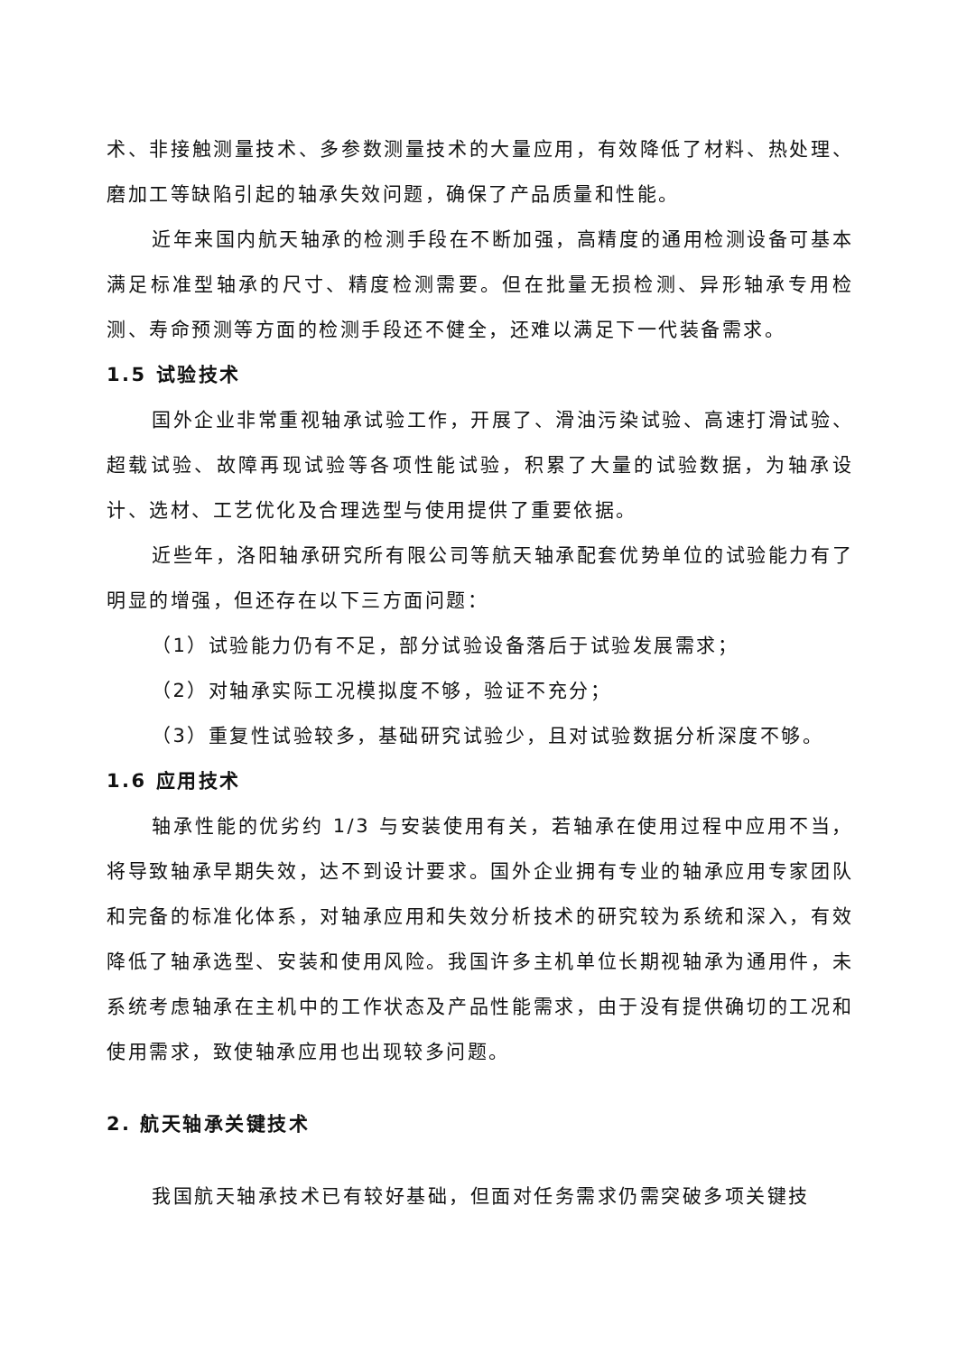术、非接触测量技术、多参数测量技术的大量应用，有效降低了材料、热处理、磨加工等缺陷引起的轴承失效问题，确保了产品质量和性能。
近年来国内航天轴承的检测手段在不断加强，高精度的通用检测设备可基本满足标准型轴承的尺寸、精度检测需要。但在批量无损检测、异形轴承专用检测、寿命预测等方面的检测手段还不健全，还难以满足下一代装备需求。
1.5 试验技术
国外企业非常重视轴承试验工作，开展了、滑油污染试验、高速打滑试验、超载试验、故障再现试验等各项性能试验，积累了大量的试验数据，为轴承设计、选材、工艺优化及合理选型与使用提供了重要依据。
近些年，洛阳轴承研究所有限公司等航天轴承配套优势单位的试验能力有了明显的增强，但还存在以下三方面问题：
（1）试验能力仍有不足，部分试验设备落后于试验发展需求；
（2）对轴承实际工况模拟度不够，验证不充分；
（3）重复性试验较多，基础研究试验少，且对试验数据分析深度不够。
1.6 应用技术
轴承性能的优劣约 1/3 与安装使用有关，若轴承在使用过程中应用不当，将导致轴承早期失效，达不到设计要求。国外企业拥有专业的轴承应用专家团队和完备的标准化体系，对轴承应用和失效分析技术的研究较为系统和深入，有效降低了轴承选型、安装和使用风险。我国许多主机单位长期视轴承为通用件，未系统考虑轴承在主机中的工作状态及产品性能需求，由于没有提供确切的工况和使用需求，致使轴承应用也出现较多问题。
2. 航天轴承关键技术
我国航天轴承技术已有较好基础，但面对任务需求仍需突破多项关键技